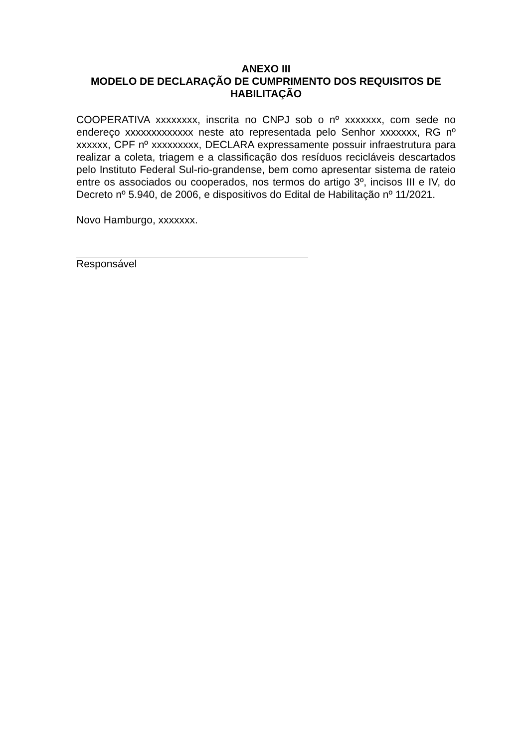ANEXO III
MODELO DE DECLARAÇÃO DE CUMPRIMENTO DOS REQUISITOS DE HABILITAÇÃO
COOPERATIVA xxxxxxxx, inscrita no CNPJ sob o nº xxxxxxx, com sede no endereço xxxxxxxxxxxxx neste ato representada pelo Senhor xxxxxxx, RG nº xxxxxx, CPF nº xxxxxxxxx, DECLARA expressamente possuir infraestrutura para realizar a coleta, triagem e a classificação dos resíduos recicláveis descartados pelo Instituto Federal Sul-rio-grandense, bem como apresentar sistema de rateio entre os associados ou cooperados, nos termos do artigo 3º, incisos III e IV, do Decreto nº 5.940, de 2006, e dispositivos do Edital de Habilitação nº 11/2021.
Novo Hamburgo, xxxxxxx.
Responsável